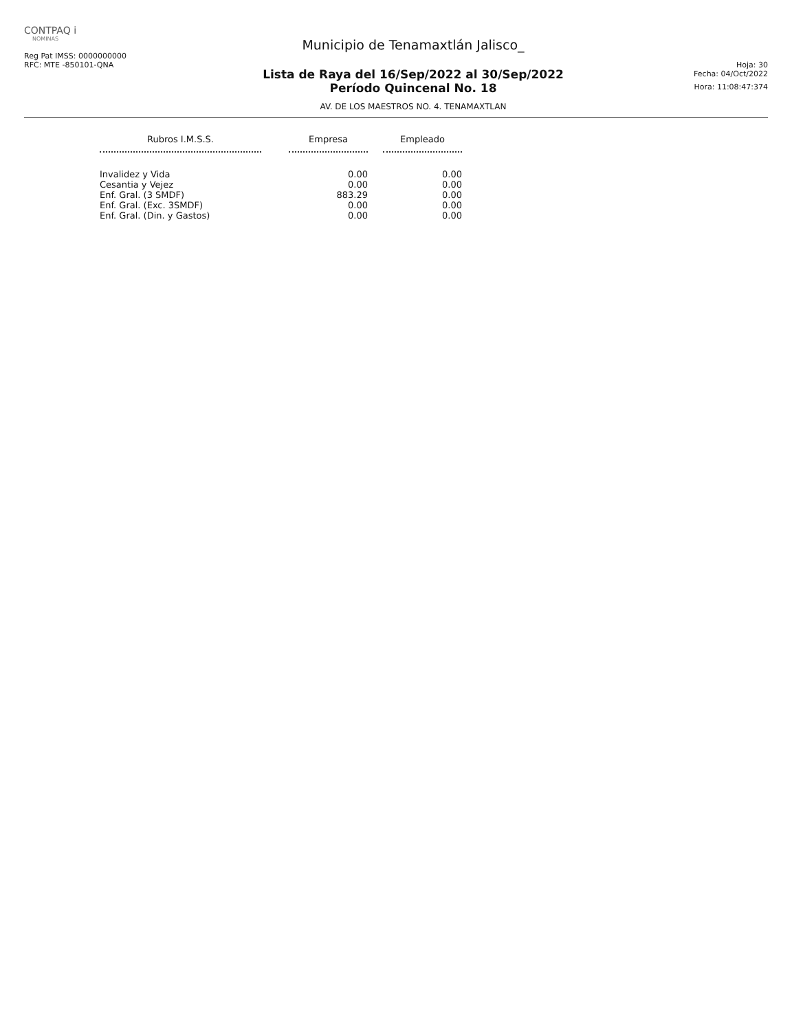CONTPAQ i
NOMINAS
Reg Pat IMSS: 0000000000
RFC: MTE -850101-QNA
Municipio de Tenamaxtlán Jalisco_
Lista de Raya del 16/Sep/2022 al 30/Sep/2022
Período Quincenal No. 18
AV. DE LOS MAESTROS NO. 4. TENAMAXTLAN
Hoja: 30
Fecha: 04/Oct/2022
Hora: 11:08:47:374
| Rubros I.M.S.S. | | Empresa | | Empleado |
| --- | --- | --- | --- | --- |
| Invalidez y Vida | | 0.00 | | 0.00 |
| Cesantia y Vejez | | 0.00 | | 0.00 |
| Enf. Gral. (3 SMDF) | | 883.29 | | 0.00 |
| Enf. Gral. (Exc. 3SMDF) | | 0.00 | | 0.00 |
| Enf. Gral. (Din. y Gastos) | | 0.00 | | 0.00 |